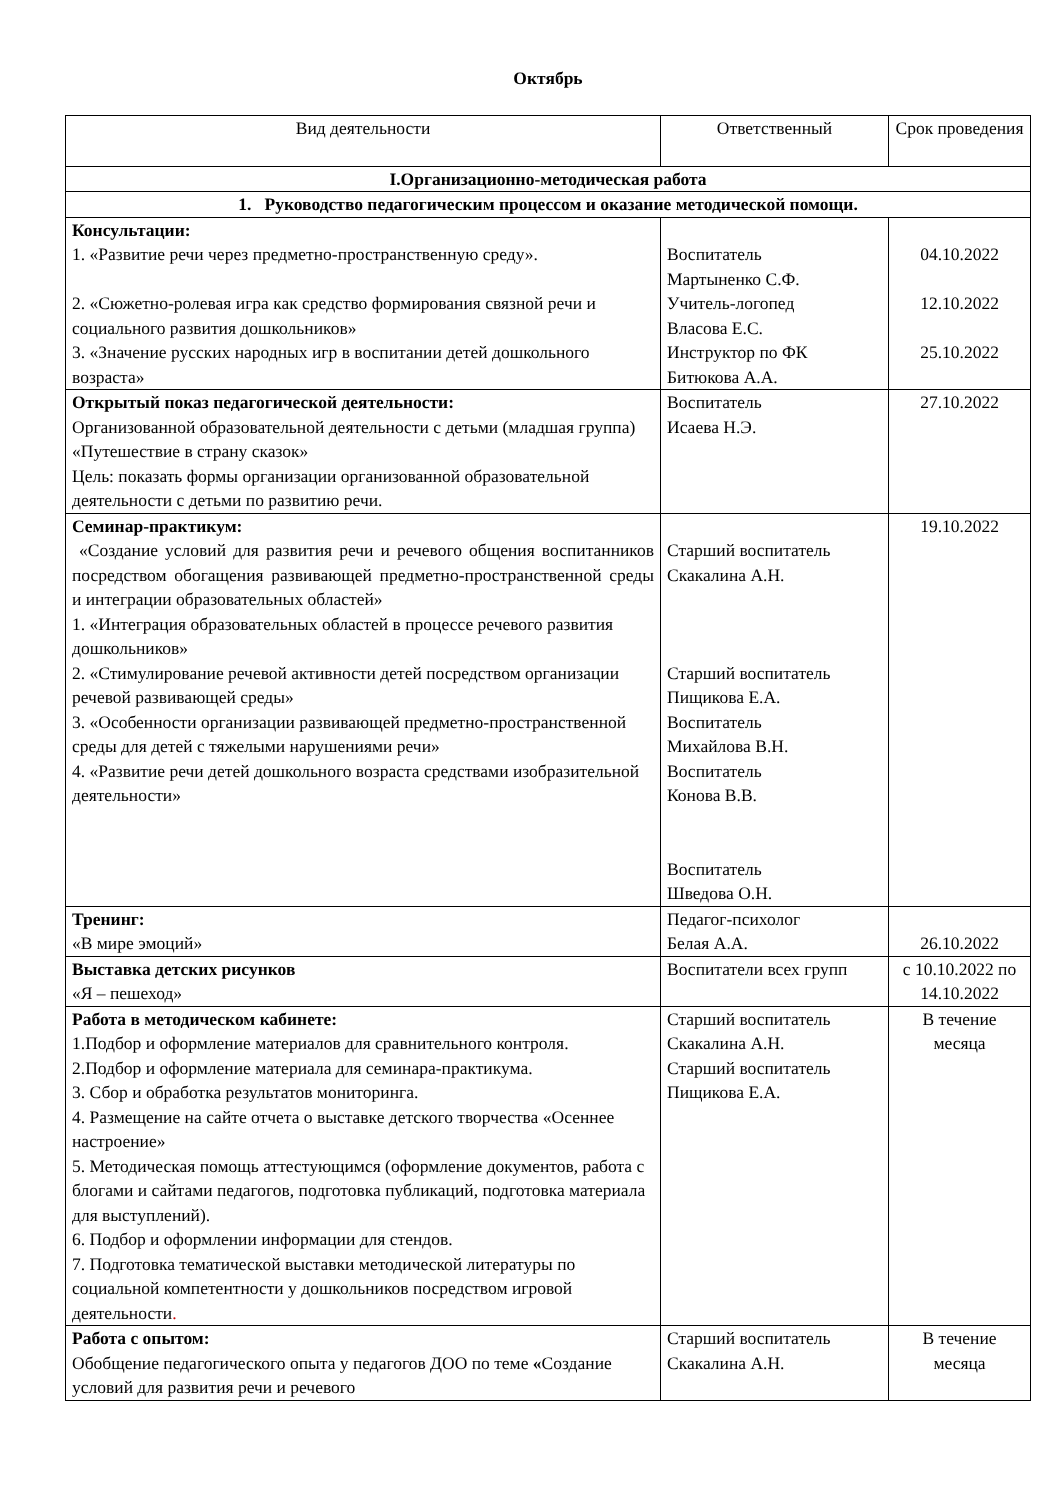Октябрь
| Вид деятельности | Ответственный | Срок проведения |
| --- | --- | --- |
| I.Организационно-методическая работа | | |
| 1. Руководство педагогическим процессом и оказание методической помощи. | | |
| Консультации: 1. «Развитие речи через предметно-пространственную среду». 2. «Сюжетно-ролевая игра как средство формирования связной речи и социального развития дошкольников» 3. «Значение русских народных игр в воспитании детей дошкольного возраста» | Воспитатель Мартыненко С.Ф. Учитель-логопед Власова Е.С. Инструктор по ФК Битюкова А.А. | 04.10.2022 12.10.2022 25.10.2022 |
| Открытый показ педагогической деятельности: Организованной образовательной деятельности с детьми (младшая группа) «Путешествие в страну сказок» Цель: показать формы организации организованной образовательной деятельности с детьми по развитию речи. | Воспитатель Исаева Н.Э. | 27.10.2022 |
| Семинар-практикум: «Создание условий для развития речи и речевого общения воспитанников посредством обогащения развивающей предметно-пространственной среды и интеграции образовательных областей» 1. «Интеграция образовательных областей в процессе речевого развития дошкольников» 2. «Стимулирование речевой активности детей посредством организации речевой развивающей среды» 3. «Особенности организации развивающей предметно-пространственной среды для детей с тяжелыми нарушениями речи» 4. «Развитие речи детей дошкольного возраста средствами изобразительной деятельности» | Старший воспитатель Скакалина А.Н. Старший воспитатель Пищикова Е.А. Воспитатель Михайлова В.Н. Воспитатель Конова В.В. Воспитатель Шведова О.Н. | 19.10.2022 |
| Тренинг: «В мире эмоций» | Педагог-психолог Белая А.А. | 26.10.2022 |
| Выставка детских рисунков «Я – пешеход» | Воспитатели всех групп | с 10.10.2022 по 14.10.2022 |
| Работа в методическом кабинете: 1.Подбор и оформление материалов для сравнительного контроля. 2.Подбор и оформление материала для семинара-практикума. 3. Сбор и обработка результатов мониторинга. 4. Размещение на сайте отчета о выставке детского творчества «Осеннее настроение» 5. Методическая помощь аттестующимся (оформление документов, работа с блогами и сайтами педагогов, подготовка публикаций, подготовка материала для выступлений). 6. Подбор и оформлении информации для стендов. 7. Подготовка тематической выставки методической литературы по социальной компетентности у дошкольников посредством игровой деятельности . | Старший воспитатель Скакалина А.Н. Старший воспитатель Пищикова Е.А. | В течение месяца |
| Работа с опытом: Обобщение педагогического опыта у педагогов ДОО по теме « Создание условий для развития речи и речевого | Старший воспитатель Скакалина А.Н. | В течение месяца |